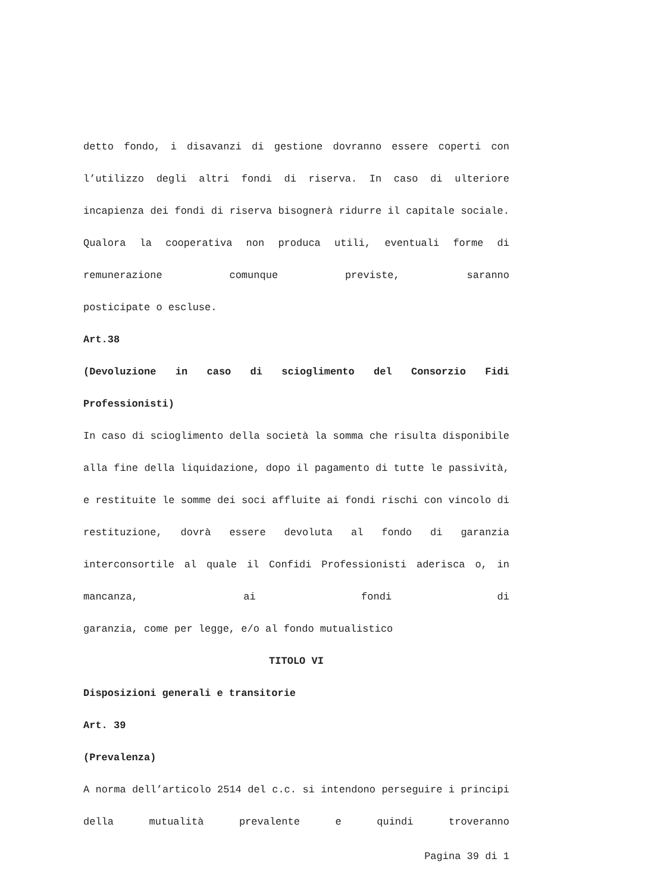detto fondo, i disavanzi di gestione dovranno essere coperti con l’utilizzo degli altri fondi di riserva. In caso di ulteriore incapienza dei fondi di riserva bisognerà ridurre il capitale sociale. Qualora la cooperativa non produca utili, eventuali forme di remunerazione comunque previste, saranno
posticipate o escluse.
Art.38
(Devoluzione in caso di scioglimento del Consorzio Fidi
Professionisti)
In caso di scioglimento della società la somma che risulta disponibile alla fine della liquidazione, dopo il pagamento di tutte le passività, e restituite le somme dei soci affluite ai fondi rischi con vincolo di restituzione, dovrà essere devoluta al fondo di garanzia interconsortile al quale il Confidi Professionisti aderisca o, in mancanza, ai fondi di
garanzia, come per legge, e/o al fondo mutualistico
TITOLO VI
Disposizioni generali e transitorie
Art. 39
(Prevalenza)
A norma dell’articolo 2514 del c.c. si intendono perseguire i principi della mutualità prevalente e quindi troveranno
Pagina 39 di 1